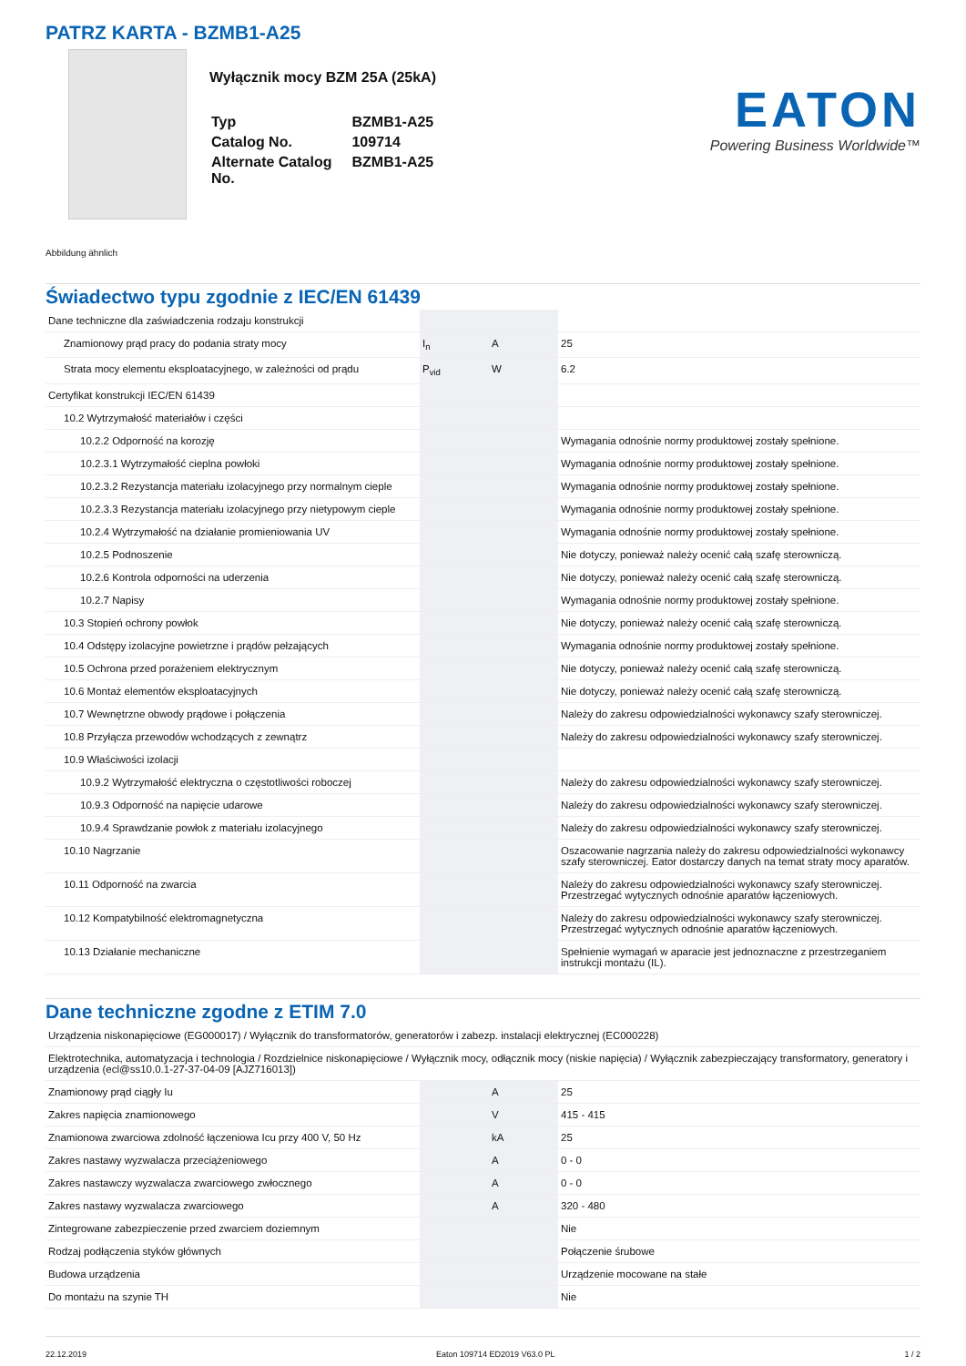PATRZ KARTA - BZMB1-A25
Wyłącznik mocy BZM 25A (25kA)
| Typ | BZMB1-A25 |
| Catalog No. | 109714 |
| Alternate Catalog No. | BZMB1-A25 |
EATON
Powering Business Worldwide™
Abbildung ähnlich
Świadectwo typu zgodnie z IEC/EN 61439
| Dane techniczne dla zaświadczenia rodzaju konstrukcji | | | |
| Znamionowy prąd pracy do podania straty mocy | I<sub>n</sub> | A | 25 |
| Strata mocy elementu eksploatacyjnego, w zależności od prądu | P<sub>vid</sub> | W | 6.2 |
| Certyfikat konstrukcji IEC/EN 61439 | | | |
| 10.2 Wytrzymałość materiałów i części | | | |
| 10.2.2 Odporność na korozję | | | Wymagania odnośnie normy produktowej zostały spełnione. |
| 10.2.3.1 Wytrzymałość cieplna powłoki | | | Wymagania odnośnie normy produktowej zostały spełnione. |
| 10.2.3.2 Rezystancja materiału izolacyjnego przy normalnym cieple | | | Wymagania odnośnie normy produktowej zostały spełnione. |
| 10.2.3.3 Rezystancja materiału izolacyjnego przy nietypowym cieple | | | Wymagania odnośnie normy produktowej zostały spełnione. |
| 10.2.4 Wytrzymałość na działanie promieniowania UV | | | Wymagania odnośnie normy produktowej zostały spełnione. |
| 10.2.5 Podnoszenie | | | Nie dotyczy, ponieważ należy ocenić całą szafę sterowniczą. |
| 10.2.6 Kontrola odporności na uderzenia | | | Nie dotyczy, ponieważ należy ocenić całą szafę sterowniczą. |
| 10.2.7 Napisy | | | Wymagania odnośnie normy produktowej zostały spełnione. |
| 10.3 Stopień ochrony powłok | | | Nie dotyczy, ponieważ należy ocenić całą szafę sterowniczą. |
| 10.4 Odstępy izolacyjne powietrzne i prądów pełzających | | | Wymagania odnośnie normy produktowej zostały spełnione. |
| 10.5 Ochrona przed porażeniem elektrycznym | | | Nie dotyczy, ponieważ należy ocenić całą szafę sterowniczą. |
| 10.6 Montaż elementów eksploatacyjnych | | | Nie dotyczy, ponieważ należy ocenić całą szafę sterowniczą. |
| 10.7 Wewnętrzne obwody prądowe i połączenia | | | Należy do zakresu odpowiedzialności wykonawcy szafy sterowniczej. |
| 10.8 Przyłącza przewodów wchodzących z zewnątrz | | | Należy do zakresu odpowiedzialności wykonawcy szafy sterowniczej. |
| 10.9 Właściwości izolacji | | | |
| 10.9.2 Wytrzymałość elektryczna o częstotliwości roboczej | | | Należy do zakresu odpowiedzialności wykonawcy szafy sterowniczej. |
| 10.9.3 Odporność na napięcie udarowe | | | Należy do zakresu odpowiedzialności wykonawcy szafy sterowniczej. |
| 10.9.4 Sprawdzanie powłok z materiału izolacyjnego | | | Należy do zakresu odpowiedzialności wykonawcy szafy sterowniczej. |
| 10.10 Nagrzanie | | | Oszacowanie nagrzania należy do zakresu odpowiedzialności wykonawcy szafy sterowniczej. Eator dostarczy danych na temat straty mocy aparatów. |
| 10.11 Odporność na zwarcia | | | Należy do zakresu odpowiedzialności wykonawcy szafy sterowniczej. Przestrzegać wytycznych odnośnie aparatów łączeniowych. |
| 10.12 Kompatybilność elektromagnetyczna | | | Należy do zakresu odpowiedzialności wykonawcy szafy sterowniczej. Przestrzegać wytycznych odnośnie aparatów łączeniowych. |
| 10.13 Działanie mechaniczne | | | Spełnienie wymagań w aparacie jest jednoznaczne z przestrzeganiem instrukcji montażu (IL). |
Dane techniczne zgodne z ETIM 7.0
| Urządzenia niskonapięciowe (EG000017) / Wyłącznik do transformatorów, generatorów i zabezp. instalacji elektrycznej (EC000228) | | | |
| Elektrotechnika, automatyzacja i technologia / Rozdzielnice niskonapięciowe / Wyłącznik mocy, odłącznik mocy (niskie napięcia) / Wyłącznik zabezpieczający transformatory, generatory i urządzenia (ecl@ss10.0.1-27-37-04-09 [AJZ716013]) | | | |
| Znamionowy prąd ciągły Iu | | A | 25 |
| Zakres napięcia znamionowego | | V | 415 - 415 |
| Znamionowa zwarciowa zdolność łączeniowa Icu przy 400 V, 50 Hz | | kA | 25 |
| Zakres nastawy wyzwalacza przeciążeniowego | | A | 0 - 0 |
| Zakres nastawczy wyzwalacza zwarciowego zwłocznego | | A | 0 - 0 |
| Zakres nastawy wyzwalacza zwarciowego | | A | 320 - 480 |
| Zintegrowane zabezpieczenie przed zwarciem doziemnym | | | Nie |
| Rodzaj podłączenia styków głównych | | | Połączenie śrubowe |
| Budowa urządzenia | | | Urządzenie mocowane na stałe |
| Do montażu na szynie TH | | | Nie |
22.12.2019 Eaton 109714 ED2019 V63.0 PL 1 / 2